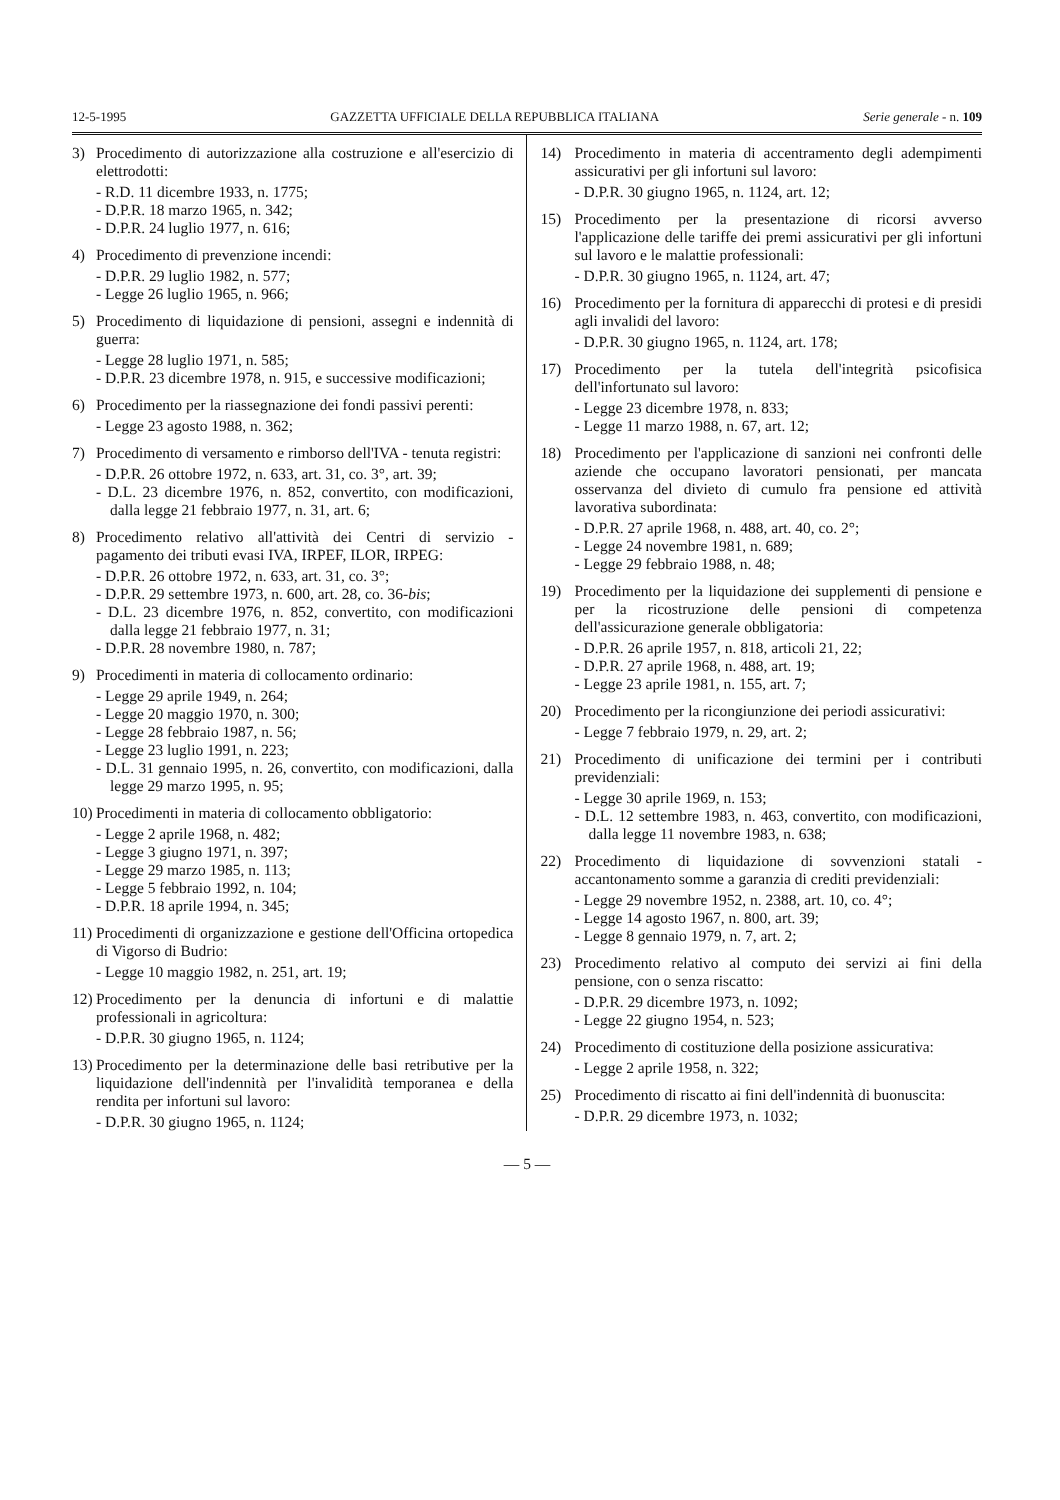12-5-1995 GAZZETTA UFFICIALE DELLA REPUBBLICA ITALIANA Serie generale - n. 109
3) Procedimento di autorizzazione alla costruzione e all'esercizio di elettrodotti:
- R.D. 11 dicembre 1933, n. 1775;
- D.P.R. 18 marzo 1965, n. 342;
- D.P.R. 24 luglio 1977, n. 616;
4) Procedimento di prevenzione incendi:
- D.P.R. 29 luglio 1982, n. 577;
- Legge 26 luglio 1965, n. 966;
5) Procedimento di liquidazione di pensioni, assegni e indennità di guerra:
- Legge 28 luglio 1971, n. 585;
- D.P.R. 23 dicembre 1978, n. 915, e successive modificazioni;
6) Procedimento per la riassegnazione dei fondi passivi perenti:
- Legge 23 agosto 1988, n. 362;
7) Procedimento di versamento e rimborso dell'IVA - tenuta registri:
- D.P.R. 26 ottobre 1972, n. 633, art. 31, co. 3°, art. 39;
- D.L. 23 dicembre 1976, n. 852, convertito, con modificazioni, dalla legge 21 febbraio 1977, n. 31, art. 6;
8) Procedimento relativo all'attività dei Centri di servizio - pagamento dei tributi evasi IVA, IRPEF, ILOR, IRPEG:
- D.P.R. 26 ottobre 1972, n. 633, art. 31, co. 3°;
- D.P.R. 29 settembre 1973, n. 600, art. 28, co. 36-bis;
- D.L. 23 dicembre 1976, n. 852, convertito, con modificazioni dalla legge 21 febbraio 1977, n. 31;
- D.P.R. 28 novembre 1980, n. 787;
9) Procedimenti in materia di collocamento ordinario:
- Legge 29 aprile 1949, n. 264;
- Legge 20 maggio 1970, n. 300;
- Legge 28 febbraio 1987, n. 56;
- Legge 23 luglio 1991, n. 223;
- D.L. 31 gennaio 1995, n. 26, convertito, con modificazioni, dalla legge 29 marzo 1995, n. 95;
10)
Procedimenti in materia di collocamento obbligatorio:
- Legge 2 aprile 1968, n. 482;
- Legge 3 giugno 1971, n. 397;
- Legge 29 marzo 1985, n. 113;
- Legge 5 febbraio 1992, n. 104;
- D.P.R. 18 aprile 1994, n. 345;
11)
Procedimenti di organizzazione e gestione dell'Officina ortopedica di Vigorso di Budrio:
- Legge 10 maggio 1982, n. 251, art. 19;
12)
Procedimento per la denuncia di infortuni e di malattie professionali in agricoltura:
- D.P.R. 30 giugno 1965, n. 1124;
13)
Procedimento per la determinazione delle basi retributive per la liquidazione dell'indennità per l'invalidità temporanea e della rendita per infortuni sul lavoro:
- D.P.R. 30 giugno 1965, n. 1124;
14) Procedimento in materia di accentramento degli adempimenti assicurativi per gli infortuni sul lavoro:
- D.P.R. 30 giugno 1965, n. 1124, art. 12;
15) Procedimento per la presentazione di ricorsi avverso l'applicazione delle tariffe dei premi assicurativi per gli infortuni sul lavoro e le malattie professionali:
- D.P.R. 30 giugno 1965, n. 1124, art. 47;
16) Procedimento per la fornitura di apparecchi di protesi e di presidi agli invalidi del lavoro:
- D.P.R. 30 giugno 1965, n. 1124, art. 178;
17) Procedimento per la tutela dell'integrità psicofisica dell'infortunato sul lavoro:
- Legge 23 dicembre 1978, n. 833;
- Legge 11 marzo 1988, n. 67, art. 12;
18) Procedimento per l'applicazione di sanzioni nei confronti delle aziende che occupano lavoratori pensionati, per mancata osservanza del divieto di cumulo fra pensione ed attività lavorativa subordinata:
- D.P.R. 27 aprile 1968, n. 488, art. 40, co. 2°;
- Legge 24 novembre 1981, n. 689;
- Legge 29 febbraio 1988, n. 48;
19) Procedimento per la liquidazione dei supplementi di pensione e per la ricostruzione delle pensioni di competenza dell'assicurazione generale obbligatoria:
- D.P.R. 26 aprile 1957, n. 818, articoli 21, 22;
- D.P.R. 27 aprile 1968, n. 488, art. 19;
- Legge 23 aprile 1981, n. 155, art. 7;
20) Procedimento per la ricongiunzione dei periodi assicurativi:
- Legge 7 febbraio 1979, n. 29, art. 2;
21) Procedimento di unificazione dei termini per i contributi previdenziali:
- Legge 30 aprile 1969, n. 153;
- D.L. 12 settembre 1983, n. 463, convertito, con modificazioni, dalla legge 11 novembre 1983, n. 638;
22) Procedimento di liquidazione di sovvenzioni statali - accantonamento somme a garanzia di crediti previdenziali:
- Legge 29 novembre 1952, n. 2388, art. 10, co. 4°;
- Legge 14 agosto 1967, n. 800, art. 39;
- Legge 8 gennaio 1979, n. 7, art. 2;
23) Procedimento relativo al computo dei servizi ai fini della pensione, con o senza riscatto:
- D.P.R. 29 dicembre 1973, n. 1092;
- Legge 22 giugno 1954, n. 523;
24) Procedimento di costituzione della posizione assicurativa:
- Legge 2 aprile 1958, n. 322;
25) Procedimento di riscatto ai fini dell'indennità di buonuscita:
- D.P.R. 29 dicembre 1973, n. 1032;
— 5 —